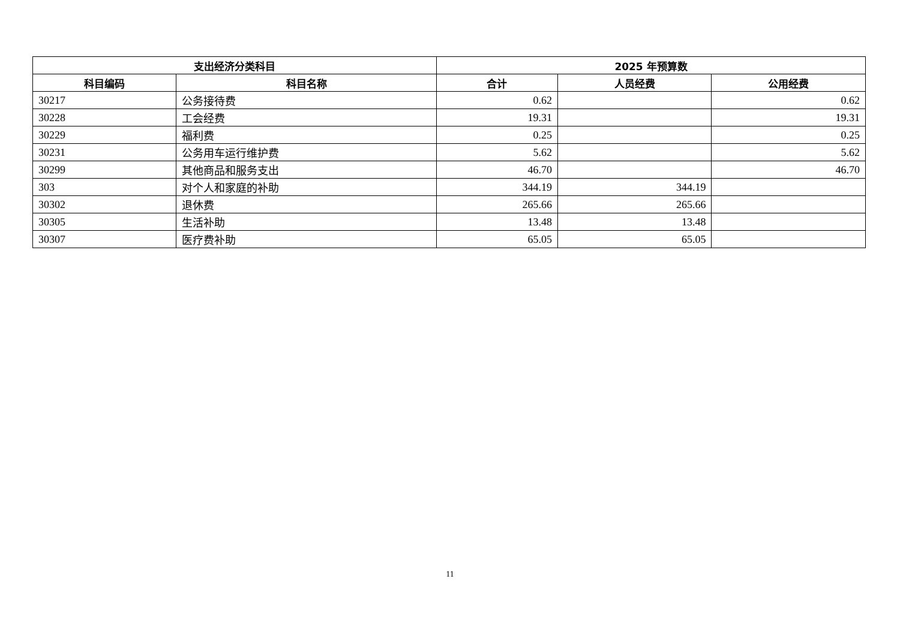| 支出经济分类科目 | | 2025 年预算数 | | |
| --- | --- | --- | --- | --- |
| 科目编码 | 科目名称 | 合计 | 人员经费 | 公用经费 |
| 30217 | 公务接待费 | 0.62 | | 0.62 |
| 30228 | 工会经费 | 19.31 | | 19.31 |
| 30229 | 福利费 | 0.25 | | 0.25 |
| 30231 | 公务用车运行维护费 | 5.62 | | 5.62 |
| 30299 | 其他商品和服务支出 | 46.70 | | 46.70 |
| 303 | 对个人和家庭的补助 | 344.19 | 344.19 | |
| 30302 | 退休费 | 265.66 | 265.66 | |
| 30305 | 生活补助 | 13.48 | 13.48 | |
| 30307 | 医疗费补助 | 65.05 | 65.05 | |
11